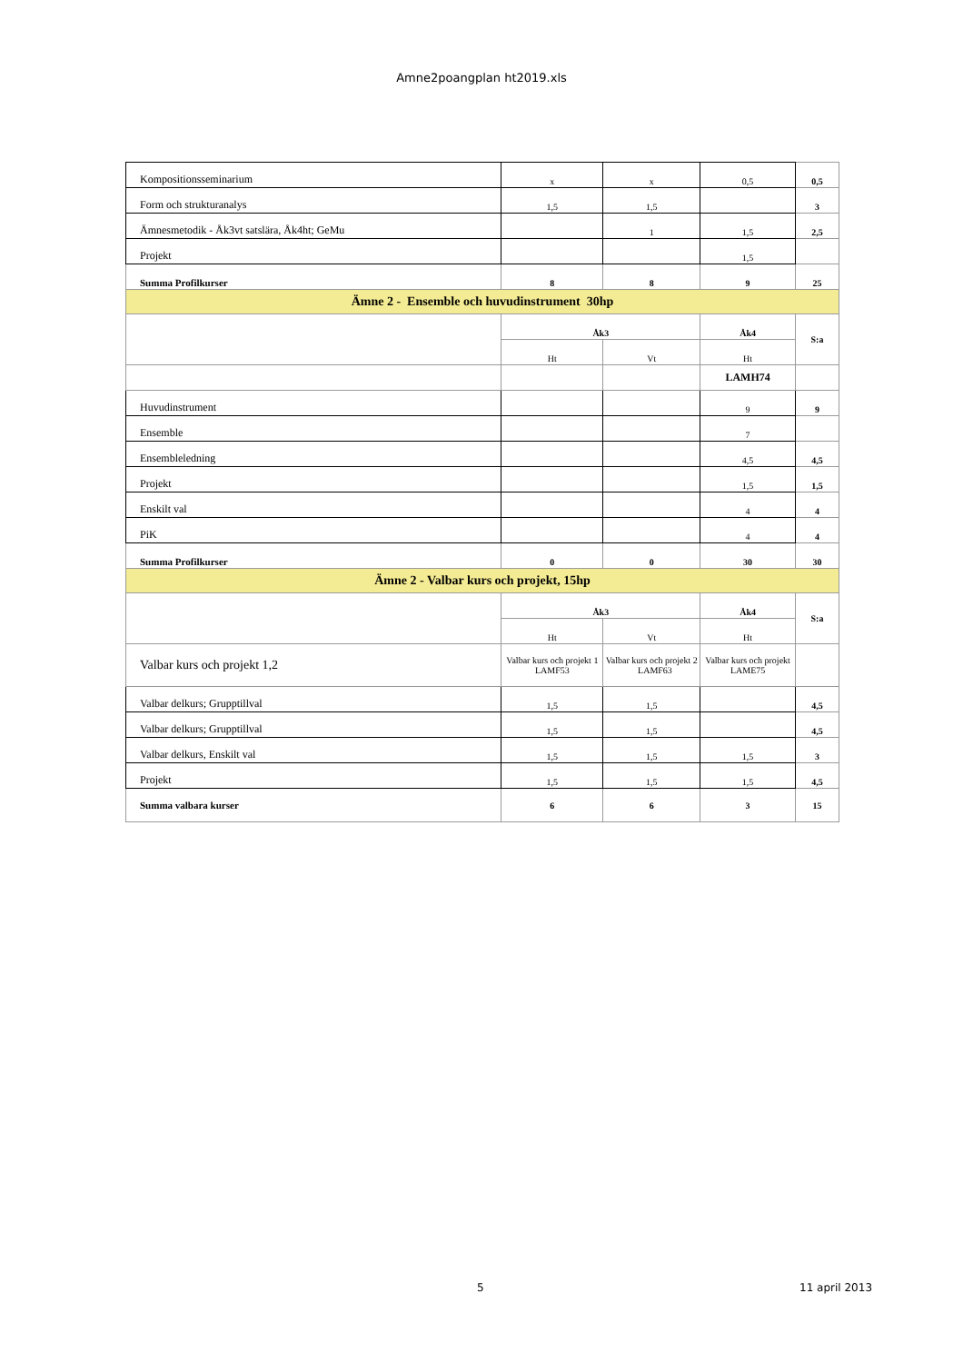Amne2poangplan ht2019.xls
| Kompositionsseminarium | x | x | 0,5 | 0,5 |
| Form och strukturanalys | 1,5 | 1,5 | | 3 |
| Ämnesmetodik - Åk3vt satslära, Åk4ht; GeMu | | 1 | 1,5 | 2,5 |
| Projekt | | | 1,5 | |
| Summa Profilkurser | 8 | 8 | 9 | 25 |
| Ämne 2 - Ensemble och huvudinstrument 30hp | | | | |
| | Åk3 | | Åk4 | S:a |
| | Ht | Vt | Ht | |
| | | | LAMH74 | |
| Huvudinstrument | | | 9 | 9 |
| Ensemble | | | 7 | |
| Ensembleledning | | | 4,5 | 4,5 |
| Projekt | | | 1,5 | 1,5 |
| Enskilt val | | | 4 | 4 |
| PiK | | | 4 | 4 |
| Summa Profilkurser | 0 | 0 | 30 | 30 |
| Ämne 2 - Valbar kurs och projekt, 15hp | | | | |
| | Åk3 | | Åk4 | S:a |
| | Ht | Vt | Ht | |
| Valbar kurs och projekt 1,2 | Valbar kurs och projekt 1 LAMF53 | Valbar kurs och projekt 2 LAMF63 | Valbar kurs och projekt LAME75 | |
| Valbar delkurs; Grupptillval | 1,5 | 1,5 | | 4,5 |
| Valbar delkurs; Grupptillval | 1,5 | 1,5 | | 4,5 |
| Valbar delkurs, Enskilt val | 1,5 | 1,5 | 1,5 | 3 |
| Projekt | 1,5 | 1,5 | 1,5 | 4,5 |
| Summa valbara kurser | 6 | 6 | 3 | 15 |
5 11 april 2013